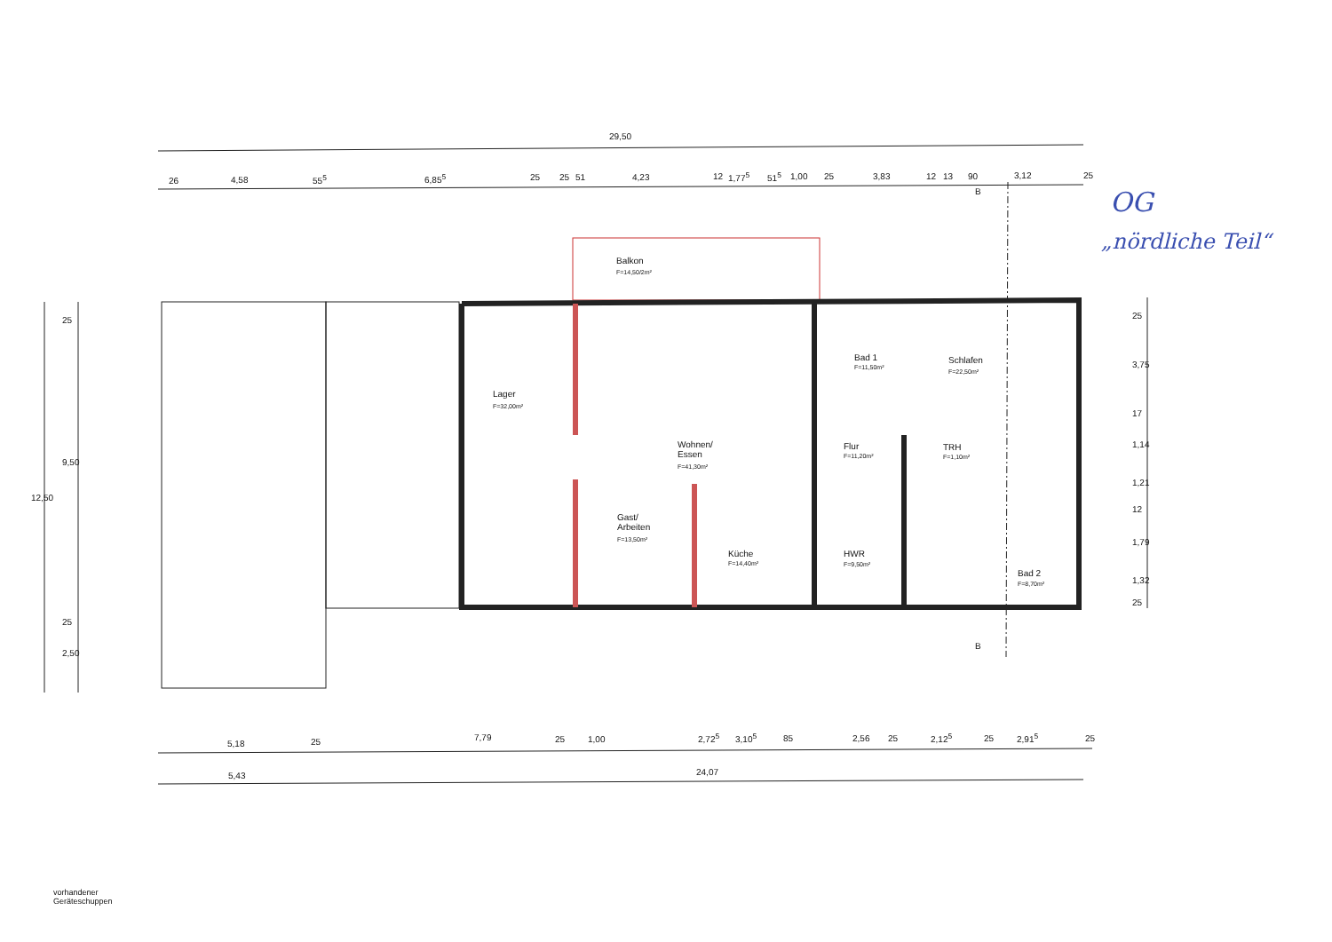29,50
26 4,58 55<sup>5</sup> 6,85<sup>5</sup> 25 25 51 4,23 12 1,77<sup>5</sup> 51<sup>5</sup> 1,00 25 3,83 12 13 90 3,12 25
B OG
„nördliche Teil“
Balkon
F=14,50/2m²
Lager
F=32,00m²
Bad 1
F=11,50m²
Schlafen
F=22,50m²
Wohnen/
Essen
F=41,30m²
Flur
F=11,20m²
TRH
F=1,10m²
Gast/
Arbeiten
F=13,50m²
Küche
F=14,40m²
HWR
F=9,50m²
Bad 2
F=8,70m²
25
9,50
12,50
25
2,50
25
3,75
17
1,14
1,21
12
1,79
1,32
25
B
5,18 25 7,79 25 1,00 2,72<sup>5</sup> 3,10<sup>5</sup> 85 2,56 25 2,12<sup>5</sup> 25 2,91<sup>5</sup> 25
5,43 24,07
vorhandener
Geräteschuppen